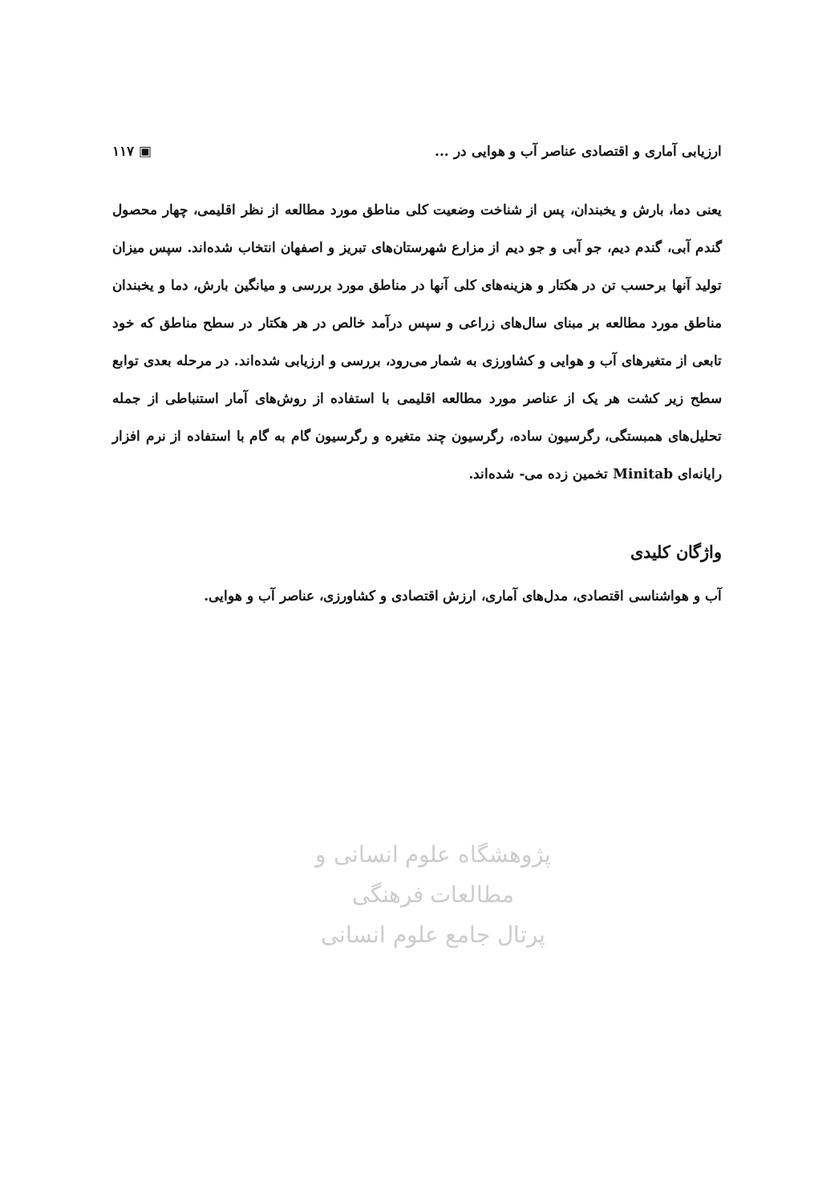ارزیابی آماری و اقتصادی عناصر آب و هوایی در ... ▣ ۱۱۷
یعنی دما، بارش و یخبندان، پس از شناخت وضعیت کلی مناطق مورد مطالعه از نظر اقلیمی، چهار محصول گندم آبی، گندم دیم، جو آبی و جو دیم از مزارع شهرستان‌های تبریز و اصفهان انتخاب شده‌اند. سپس میزان تولید آنها برحسب تن در هکتار و هزینه‌های کلی آنها در مناطق مورد بررسی و میانگین بارش، دما و یخبندان مناطق مورد مطالعه بر مبنای سال‌های زراعی و سپس درآمد خالص در هر هکتار در سطح مناطق که خود تابعی از متغیرهای آب و هوایی و کشاورزی به شمار می‌رود، بررسی و ارزیابی شده‌اند. در مرحله بعدی توابع سطح زیر کشت هر یک از عناصر مورد مطالعه اقلیمی با استفاده از روش‌های آمار استنباطی از جمله تحلیل‌های همبستگی، رگرسیون ساده، رگرسیون چند متغیره و رگرسیون گام به گام با استفاده از نرم افزار رایانه‌ای Minitab تخمین زده می- شده‌اند.
واژگان کلیدی
آب و هواشناسی اقتصادی، مدل‌های آماری، ارزش اقتصادی و کشاورزی، عناصر آب و هوایی.
پژوهشگاه علوم انسانی و مطالعات فرهنگی
پرتال جامع علوم انسانی